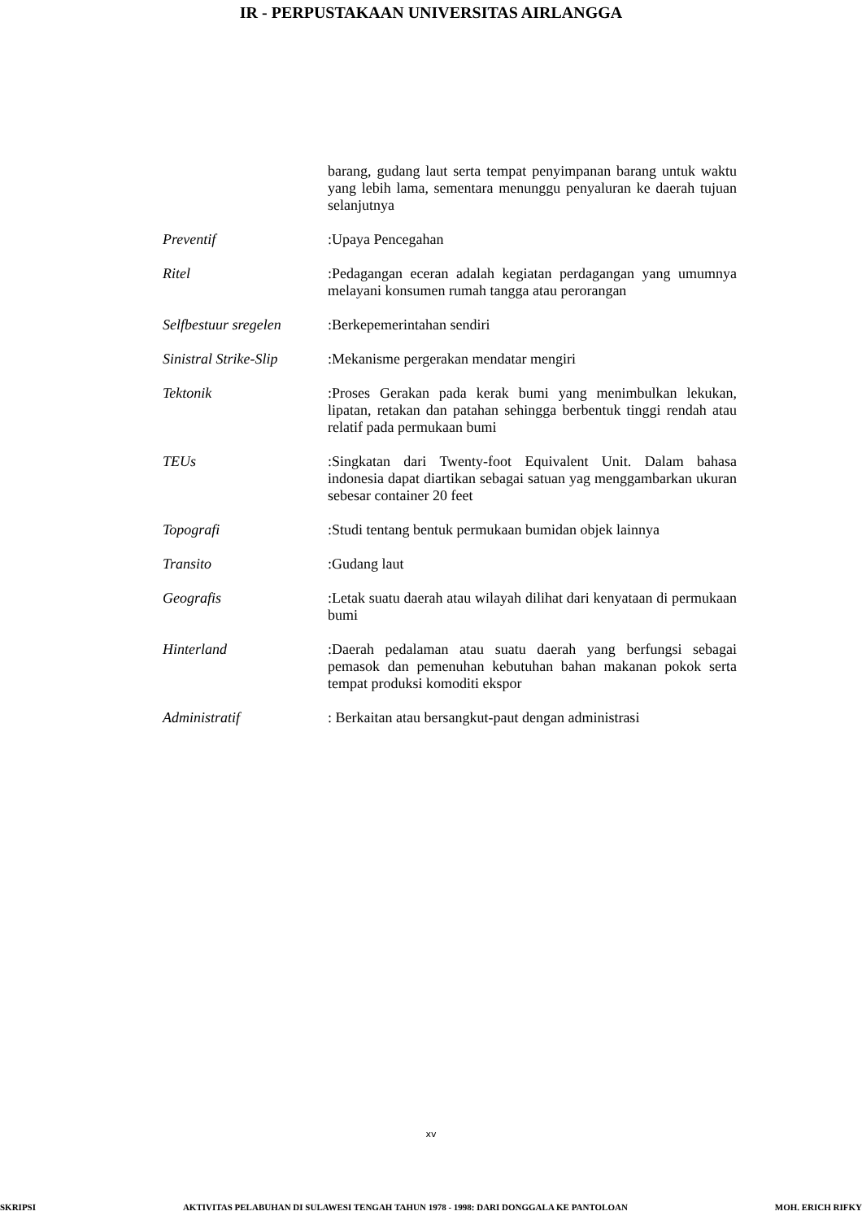IR - PERPUSTAKAAN UNIVERSITAS AIRLANGGA
barang, gudang laut serta tempat penyimpanan barang untuk waktu yang lebih lama, sementara menunggu penyaluran ke daerah tujuan selanjutnya
Preventif :Upaya Pencegahan
Ritel :Pedagangan eceran adalah kegiatan perdagangan yang umumnya melayani konsumen rumah tangga atau perorangan
Selfbestuur sregelen
:Berkepemerintahan sendiri
Sinistral Strike-Slip
:Mekanisme pergerakan mendatar mengiri
Tektonik :Proses Gerakan pada kerak bumi yang menimbulkan lekukan, lipatan, retakan dan patahan sehingga berbentuk tinggi rendah atau relatif pada permukaan bumi
TEUs :Singkatan dari Twenty-foot Equivalent Unit. Dalam bahasa indonesia dapat diartikan sebagai satuan yag menggambarkan ukuran sebesar container 20 feet
Topografi :Studi tentang bentuk permukaan bumidan objek lainnya
Transito :Gudang laut
Geografis :Letak suatu daerah atau wilayah dilihat dari kenyataan di permukaan bumi
Hinterland :Daerah pedalaman atau suatu daerah yang berfungsi sebagai pemasok dan pemenuhan kebutuhan bahan makanan pokok serta tempat produksi komoditi ekspor
Administratif : Berkaitan atau bersangkut-paut dengan administrasi
xv
SKRIPSI AKTIVITAS PELABUHAN DI SULAWESI TENGAH TAHUN 1978 - 1998: DARI DONGGALA KE PANTOLOAN MOH. ERICH RIFKY